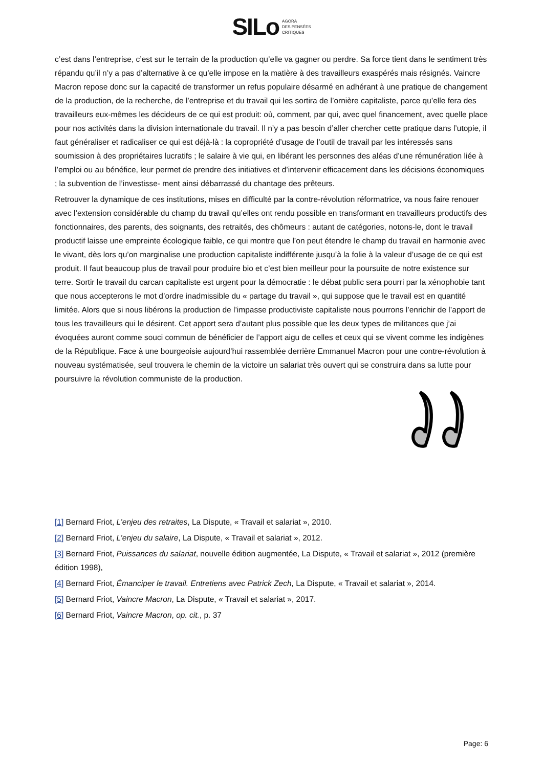SILo AGORA
DES PENSÉES
CRITIQUES
c’est dans l’entreprise, c’est sur le terrain de la production qu’elle va gagner ou perdre. Sa force tient dans le sentiment très répandu qu’il n’y a pas d’alternative à ce qu’elle impose en la matière à des travailleurs exaspérés mais résignés. Vaincre Macron repose donc sur la capacité de transformer un refus populaire désarmé en adhérant à une pratique de changement de la production, de la recherche, de l’entreprise et du travail qui les sortira de l’ornière capitaliste, parce qu’elle fera des travailleurs eux-mêmes les décideurs de ce qui est produit: où, comment, par qui, avec quel financement, avec quelle place pour nos activités dans la division internationale du travail. Il n’y a pas besoin d’aller chercher cette pratique dans l’utopie, il faut généraliser et radicaliser ce qui est déjà-là : la copropriété d’usage de l’outil de travail par les intéressés sans soumission à des propriétaires lucratifs ; le salaire à vie qui, en libérant les personnes des aléas d’une rémunération liée à l’emploi ou au bénéfice, leur permet de prendre des initiatives et d’intervenir efficacement dans les décisions économiques ; la subvention de l’investisse- ment ainsi débarrassé du chantage des prêteurs.
Retrouver la dynamique de ces institutions, mises en difficulté par la contre-révolution réformatrice, va nous faire renouer avec l’extension considérable du champ du travail qu’elles ont rendu possible en transformant en travailleurs productifs des fonctionnaires, des parents, des soignants, des retraités, des chômeurs : autant de catégories, notons-le, dont le travail productif laisse une empreinte écologique faible, ce qui montre que l’on peut étendre le champ du travail en harmonie avec le vivant, dès lors qu’on marginalise une production capitaliste indifférente jusqu’à la folie à la valeur d’usage de ce qui est produit. Il faut beaucoup plus de travail pour produire bio et c’est bien meilleur pour la poursuite de notre existence sur terre. Sortir le travail du carcan capitaliste est urgent pour la démocratie : le débat public sera pourri par la xénophobie tant que nous accepterons le mot d’ordre inadmissible du « partage du travail », qui suppose que le travail est en quantité limitée. Alors que si nous libérons la production de l’impasse productiviste capitaliste nous pourrons l’enrichir de l’apport de tous les travailleurs qui le désirent. Cet apport sera d’autant plus possible que les deux types de militances que j’ai évoquées auront comme souci commun de bénéficier de l’apport aigu de celles et ceux qui se vivent comme les indigènes de la République. Face à une bourgeoisie aujourd’hui rassemblée derrière Emmanuel Macron pour une contre-révolution à nouveau systématisée, seul trouvera le chemin de la victoire un salariat très ouvert qui se construira dans sa lutte pour poursuivre la révolution communiste de la production.
[1] Bernard Friot, L’enjeu des retraites, La Dispute, « Travail et salariat », 2010.
[2] Bernard Friot, L’enjeu du salaire, La Dispute, « Travail et salariat », 2012.
[3] Bernard Friot, Puissances du salariat, nouvelle édition augmentée, La Dispute, « Travail et salariat », 2012 (première édition 1998),
[4] Bernard Friot, Émanciper le travail. Entretiens avec Patrick Zech, La Dispute, « Travail et salariat », 2014.
[5] Bernard Friot, Vaincre Macron, La Dispute, « Travail et salariat », 2017.
[6] Bernard Friot, Vaincre Macron, op. cit., p. 37
Page: 6